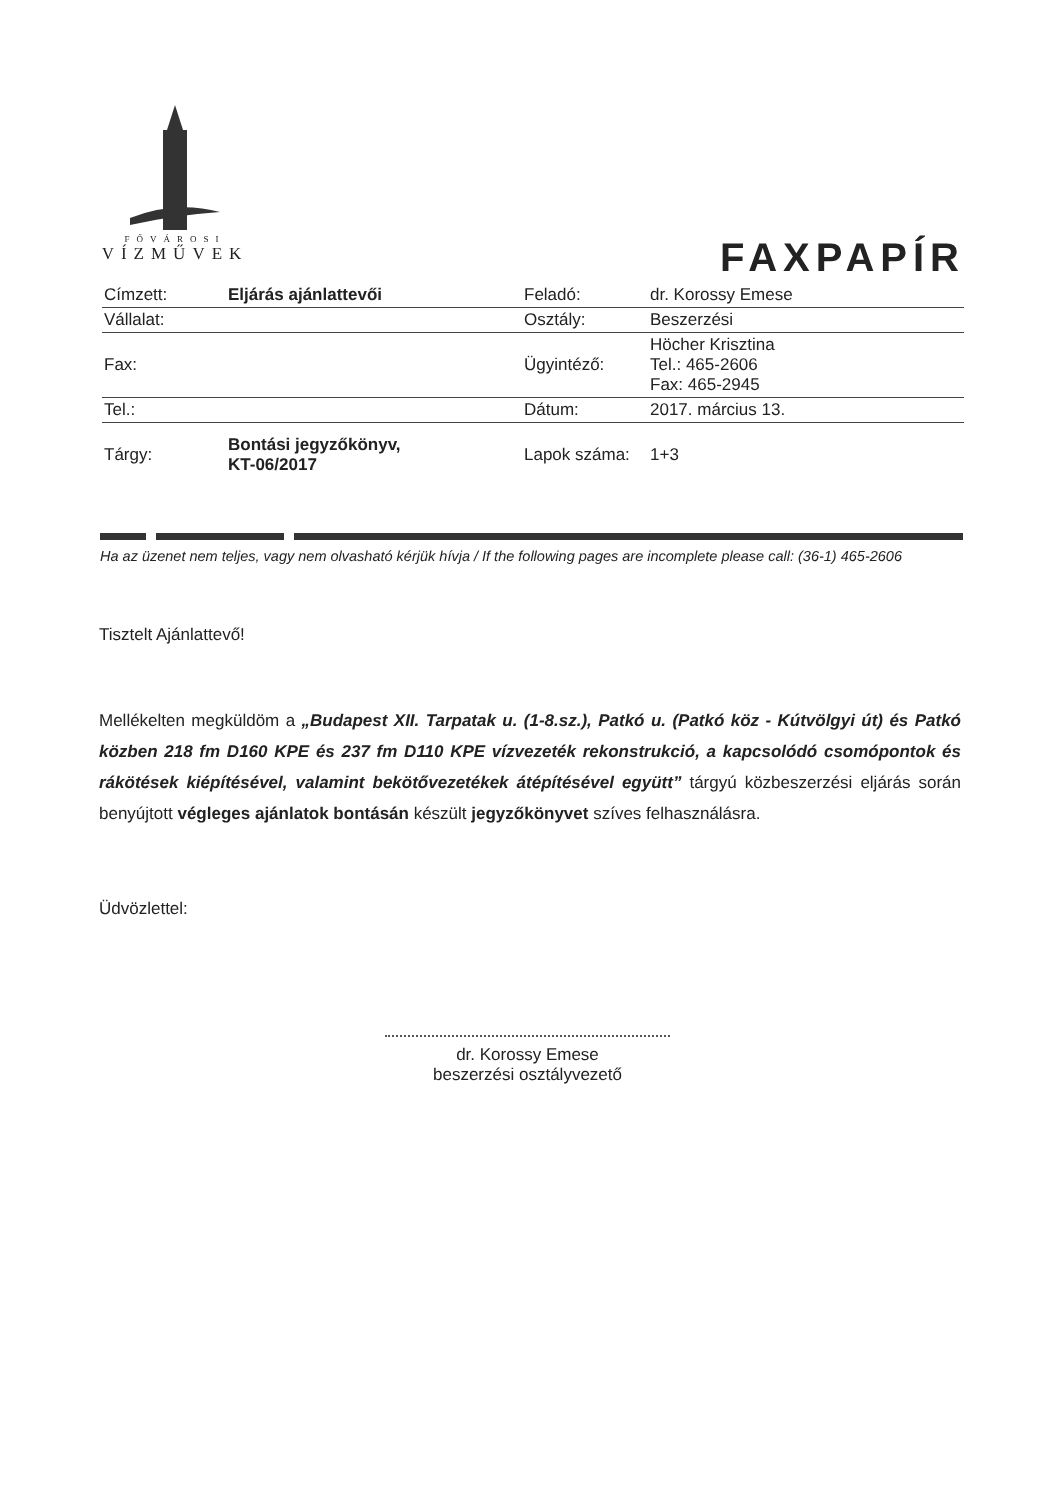FŐVÁROSI
VÍZMŰVEK
FAXPAPÍR
| Címzett: | Eljárás ajánlattevői | Feladó: | dr. Korossy Emese |
| Vállalat: | | Osztály: | Beszerzési |
| Fax: | | Ügyintéző: | Höcher Krisztina Tel.: 465-2606 Fax: 465-2945 |
| Tel.: | | Dátum: | 2017. március 13. |
| Tárgy: | Bontási jegyzőkönyv, KT-06/2017 | Lapok száma: | 1+3 |
Ha az üzenet nem teljes, vagy nem olvasható kérjük hívja / If the following pages are incomplete please call: (36-1) 465-2606
Tisztelt Ajánlattevő!
Mellékelten megküldöm a „Budapest XII. Tarpatak u. (1-8.sz.), Patkó u. (Patkó köz - Kútvölgyi út) és Patkó közben 218 fm D160 KPE és 237 fm D110 KPE vízvezeték rekonstrukció, a kapcsolódó csomópontok és rákötések kiépítésével, valamint bekötővezetékek átépítésével együtt” tárgyú közbeszerzési eljárás során benyújtott végleges ajánlatok bontásán készült jegyzőkönyvet szíves felhasználásra.
Üdvözlettel:
dr. Korossy Emese
beszerzési osztályvezető